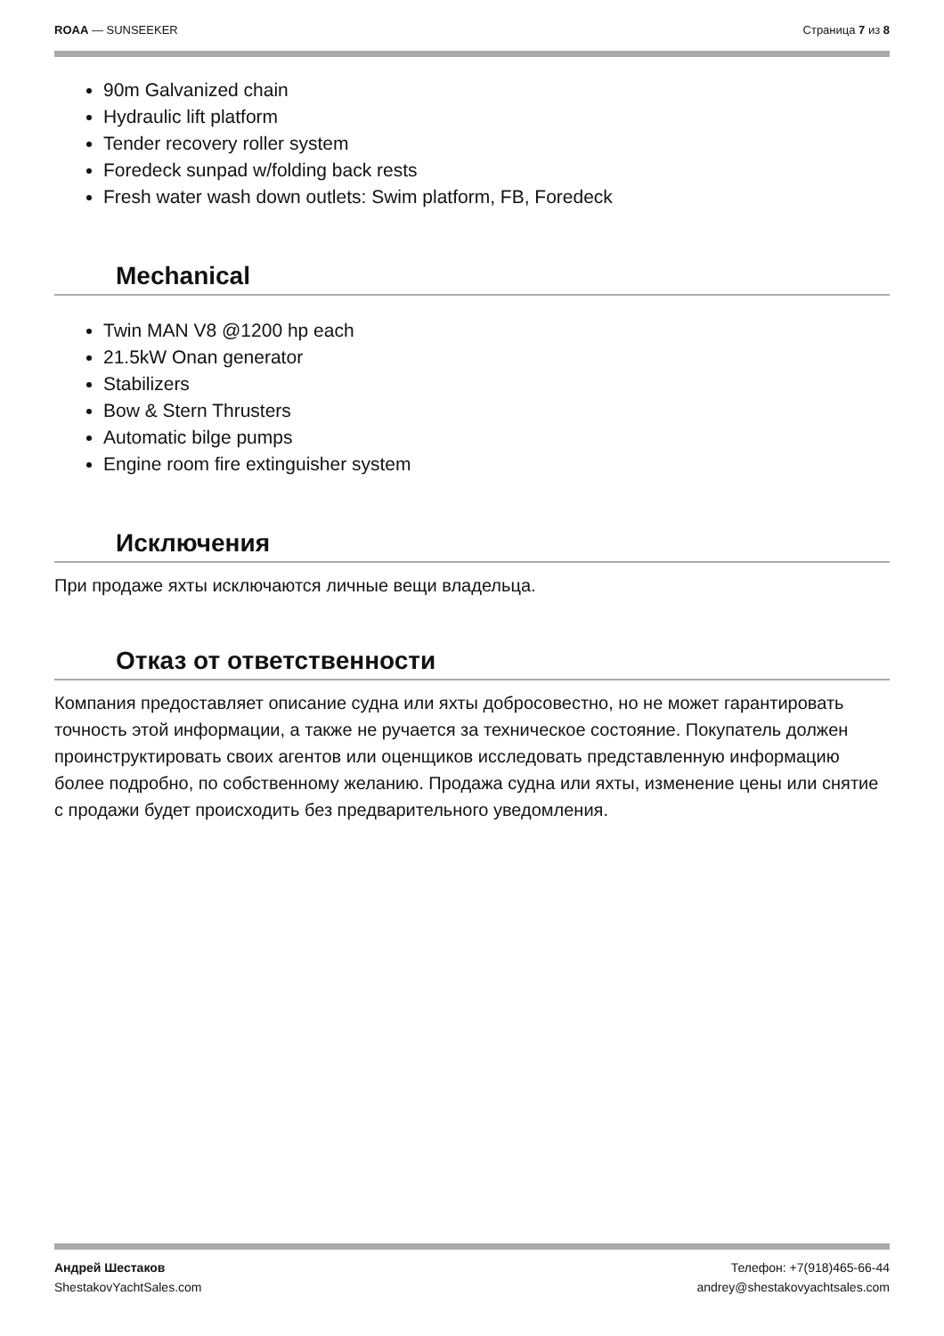ROAA — SUNSEEKER Страница 7 из 8
90m Galvanized chain
Hydraulic lift platform
Tender recovery roller system
Foredeck sunpad w/folding back rests
Fresh water wash down outlets: Swim platform, FB, Foredeck
Mechanical
Twin MAN V8 @1200 hp each
21.5kW Onan generator
Stabilizers
Bow & Stern Thrusters
Automatic bilge pumps
Engine room fire extinguisher system
Исключения
При продаже яхты исключаются личные вещи владельца.
Отказ от ответственности
Компания предоставляет описание судна или яхты добросовестно, но не может гарантировать точность этой информации, а также не ручается за техническое состояние. Покупатель должен проинструктировать своих агентов или оценщиков исследовать представленную информацию более подробно, по собственному желанию. Продажа судна или яхты, изменение цены или снятие с продажи будет происходить без предварительного уведомления.
Андрей Шестаков
ShestakovYachtSales.com
Телефон: +7(918)465-66-44
andrey@shestakovyachtsales.com